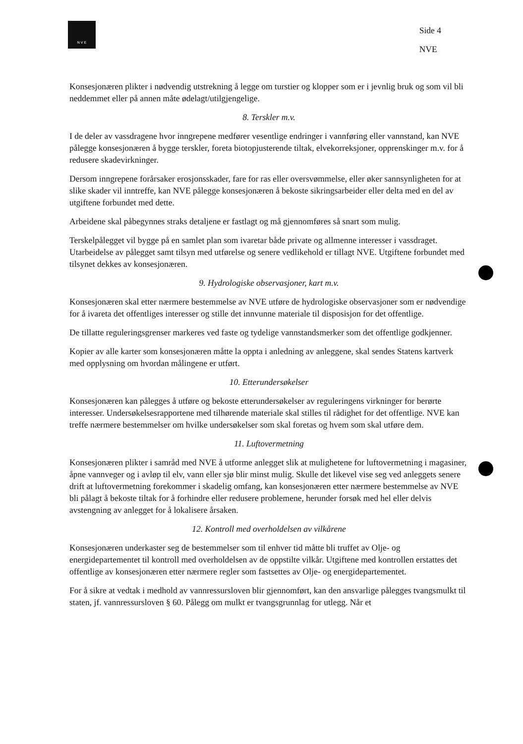N V E
Side 4
NVE
Konsesjonæren plikter i nødvendig utstrekning å legge om turstier og klopper som er i jevnlig bruk og som vil bli neddemmet eller på annen måte ødelagt/utilgjengelige.
8. Terskler m.v.
I de deler av vassdragene hvor inngrepene medfører vesentlige endringer i vannføring eller vannstand, kan NVE pålegge konsesjonæren å bygge terskler, foreta biotopjusterende tiltak, elvekorreksjoner, opprenskinger m.v. for å redusere skadevirkninger.
Dersom inngrepene forårsaker erosjonsskader, fare for ras eller oversvømmelse, eller øker sannsynligheten for at slike skader vil inntreffe, kan NVE pålegge konsesjonæren å bekoste sikringsarbeider eller delta med en del av utgiftene forbundet med dette.
Arbeidene skal påbegynnes straks detaljene er fastlagt og må gjennomføres så snart som mulig.
Terskelpålegget vil bygge på en samlet plan som ivaretar både private og allmenne interesser i vassdraget. Utarbeidelse av pålegget samt tilsyn med utførelse og senere vedlikehold er tillagt NVE. Utgiftene forbundet med tilsynet dekkes av konsesjonæren.
9. Hydrologiske observasjoner, kart m.v.
Konsesjonæren skal etter nærmere bestemmelse av NVE utføre de hydrologiske observasjoner som er nødvendige for å ivareta det offentliges interesser og stille det innvunne materiale til disposisjon for det offentlige.
De tillatte reguleringsgrenser markeres ved faste og tydelige vannstandsmerker som det offentlige godkjenner.
Kopier av alle karter som konsesjonæren måtte la oppta i anledning av anleggene, skal sendes Statens kartverk med opplysning om hvordan målingene er utført.
10. Etterundersøkelser
Konsesjonæren kan pålegges å utføre og bekoste etterundersøkelser av reguleringens virkninger for berørte interesser. Undersøkelsesrapportene med tilhørende materiale skal stilles til rådighet for det offentlige. NVE kan treffe nærmere bestemmelser om hvilke undersøkelser som skal foretas og hvem som skal utføre dem.
11. Luftovermetning
Konsesjonæren plikter i samråd med NVE å utforme anlegget slik at mulighetene for luftovermetning i magasiner, åpne vannveger og i avløp til elv, vann eller sjø blir minst mulig. Skulle det likevel vise seg ved anleggets senere drift at luftovermetning forekommer i skadelig omfang, kan konsesjonæren etter nærmere bestemmelse av NVE bli pålagt å bekoste tiltak for å forhindre eller redusere problemene, herunder forsøk med hel eller delvis avstengning av anlegget for å lokalisere årsaken.
12. Kontroll med overholdelsen av vilkårene
Konsesjonæren underkaster seg de bestemmelser som til enhver tid måtte bli truffet av Olje- og energidepartementet til kontroll med overholdelsen av de oppstilte vilkår. Utgiftene med kontrollen erstattes det offentlige av konsesjonæren etter nærmere regler som fastsettes av Olje- og energidepartementet.
For å sikre at vedtak i medhold av vannressursloven blir gjennomført, kan den ansvarlige pålegges tvangsmulkt til staten, jf. vannressursloven § 60. Pålegg om mulkt er tvangsgrunnlag for utlegg. Når et